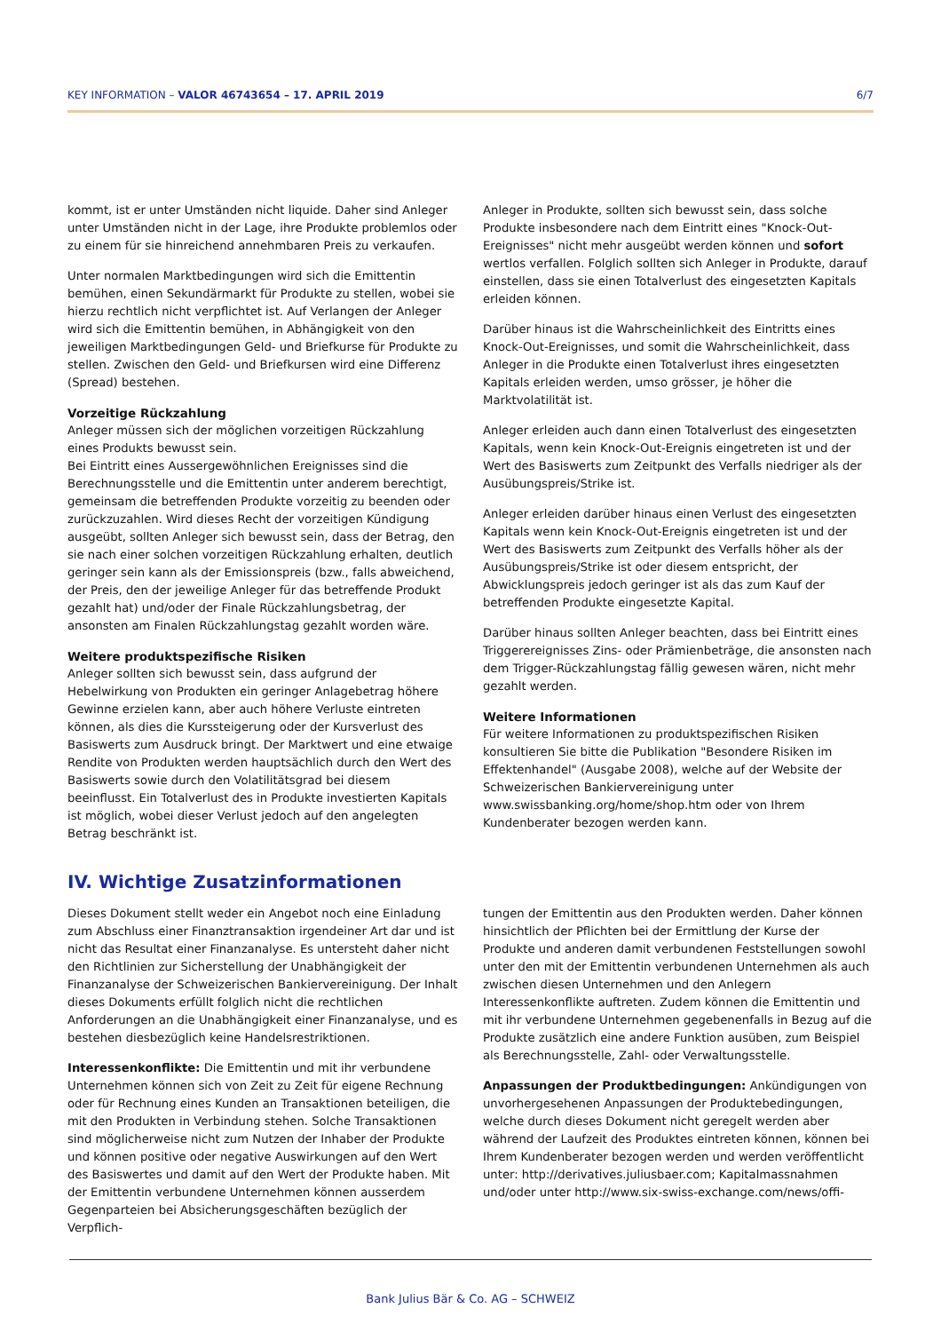KEY INFORMATION – VALOR 46743654 – 17. APRIL 2019 6/7
kommt, ist er unter Umständen nicht liquide. Daher sind Anleger unter Umständen nicht in der Lage, ihre Produkte problemlos oder zu einem für sie hinreichend annehmbaren Preis zu verkaufen.
Unter normalen Marktbedingungen wird sich die Emittentin bemühen, einen Sekundärmarkt für Produkte zu stellen, wobei sie hierzu rechtlich nicht verpflichtet ist. Auf Verlangen der Anleger wird sich die Emittentin bemühen, in Abhängigkeit von den jeweiligen Marktbedingungen Geld- und Briefkurse für Produkte zu stellen. Zwischen den Geld- und Briefkursen wird eine Differenz (Spread) bestehen.
Vorzeitige Rückzahlung
Anleger müssen sich der möglichen vorzeitigen Rückzahlung eines Produkts bewusst sein.
Bei Eintritt eines Aussergewöhnlichen Ereignisses sind die Berechnungsstelle und die Emittentin unter anderem berechtigt, gemeinsam die betreffenden Produkte vorzeitig zu beenden oder zurückzuzahlen. Wird dieses Recht der vorzeitigen Kündigung ausgeübt, sollten Anleger sich bewusst sein, dass der Betrag, den sie nach einer solchen vorzeitigen Rückzahlung erhalten, deutlich geringer sein kann als der Emissionspreis (bzw., falls abweichend, der Preis, den der jeweilige Anleger für das betreffende Produkt gezahlt hat) und/oder der Finale Rückzahlungsbetrag, der ansonsten am Finalen Rückzahlungstag gezahlt worden wäre.
Weitere produktspezifische Risiken
Anleger sollten sich bewusst sein, dass aufgrund der Hebelwirkung von Produkten ein geringer Anlagebetrag höhere Gewinne erzielen kann, aber auch höhere Verluste eintreten können, als dies die Kurssteigerung oder der Kursverlust des Basiswerts zum Ausdruck bringt. Der Marktwert und eine etwaige Rendite von Produkten werden hauptsächlich durch den Wert des Basiswerts sowie durch den Volatilitätsgrad bei diesem beeinflusst. Ein Totalverlust des in Produkte investierten Kapitals ist möglich, wobei dieser Verlust jedoch auf den angelegten Betrag beschränkt ist.
Anleger in Produkte, sollten sich bewusst sein, dass solche Produkte insbesondere nach dem Eintritt eines "Knock-Out-Ereignisses" nicht mehr ausgeübt werden können und sofort wertlos verfallen. Folglich sollten sich Anleger in Produkte, darauf einstellen, dass sie einen Totalverlust des eingesetzten Kapitals erleiden können.
Darüber hinaus ist die Wahrscheinlichkeit des Eintritts eines Knock-Out-Ereignisses, und somit die Wahrscheinlichkeit, dass Anleger in die Produkte einen Totalverlust ihres eingesetzten Kapitals erleiden werden, umso grösser, je höher die Marktvolatilität ist.
Anleger erleiden auch dann einen Totalverlust des eingesetzten Kapitals, wenn kein Knock-Out-Ereignis eingetreten ist und der Wert des Basiswerts zum Zeitpunkt des Verfalls niedriger als der Ausübungspreis/Strike ist.
Anleger erleiden darüber hinaus einen Verlust des eingesetzten Kapitals wenn kein Knock-Out-Ereignis eingetreten ist und der Wert des Basiswerts zum Zeitpunkt des Verfalls höher als der Ausübungspreis/Strike ist oder diesem entspricht, der Abwicklungspreis jedoch geringer ist als das zum Kauf der betreffenden Produkte eingesetzte Kapital.
Darüber hinaus sollten Anleger beachten, dass bei Eintritt eines Triggerereignisses Zins- oder Prämienbeträge, die ansonsten nach dem Trigger-Rückzahlungstag fällig gewesen wären, nicht mehr gezahlt werden.
Weitere Informationen
Für weitere Informationen zu produktspezifischen Risiken konsultieren Sie bitte die Publikation "Besondere Risiken im Effektenhandel" (Ausgabe 2008), welche auf der Website der Schweizerischen Bankiervereinigung unter www.swissbanking.org/home/shop.htm oder von Ihrem Kundenberater bezogen werden kann.
IV. Wichtige Zusatzinformationen
Dieses Dokument stellt weder ein Angebot noch eine Einladung zum Abschluss einer Finanztransaktion irgendeiner Art dar und ist nicht das Resultat einer Finanzanalyse. Es untersteht daher nicht den Richtlinien zur Sicherstellung der Unabhängigkeit der Finanzanalyse der Schweizerischen Bankiervereinigung. Der Inhalt dieses Dokuments erfüllt folglich nicht die rechtlichen Anforderungen an die Unabhängigkeit einer Finanzanalyse, und es bestehen diesbezüglich keine Handelsrestriktionen.
Interessenkonflikte: Die Emittentin und mit ihr verbundene Unternehmen können sich von Zeit zu Zeit für eigene Rechnung oder für Rechnung eines Kunden an Transaktionen beteiligen, die mit den Produkten in Verbindung stehen. Solche Transaktionen sind möglicherweise nicht zum Nutzen der Inhaber der Produkte und können positive oder negative Auswirkungen auf den Wert des Basiswertes und damit auf den Wert der Produkte haben. Mit der Emittentin verbundene Unternehmen können ausserdem Gegenparteien bei Absicherungsgeschäften bezüglich der Verpflich-
tungen der Emittentin aus den Produkten werden. Daher können hinsichtlich der Pflichten bei der Ermittlung der Kurse der Produkte und anderen damit verbundenen Feststellungen sowohl unter den mit der Emittentin verbundenen Unternehmen als auch zwischen diesen Unternehmen und den Anlegern Interessenkonflikte auftreten. Zudem können die Emittentin und mit ihr verbundene Unternehmen gegebenenfalls in Bezug auf die Produkte zusätzlich eine andere Funktion ausüben, zum Beispiel als Berechnungsstelle, Zahl- oder Verwaltungsstelle.
Anpassungen der Produktbedingungen: Ankündigungen von unvorhergesehenen Anpassungen der Produktebedingungen, welche durch dieses Dokument nicht geregelt werden aber während der Laufzeit des Produktes eintreten können, können bei Ihrem Kundenberater bezogen werden und werden veröffentlicht unter: http://derivatives.juliusbaer.com; Kapitalmassnahmen und/oder unter http://www.six-swiss-exchange.com/news/offi-
Bank Julius Bär & Co. AG – SCHWEIZ